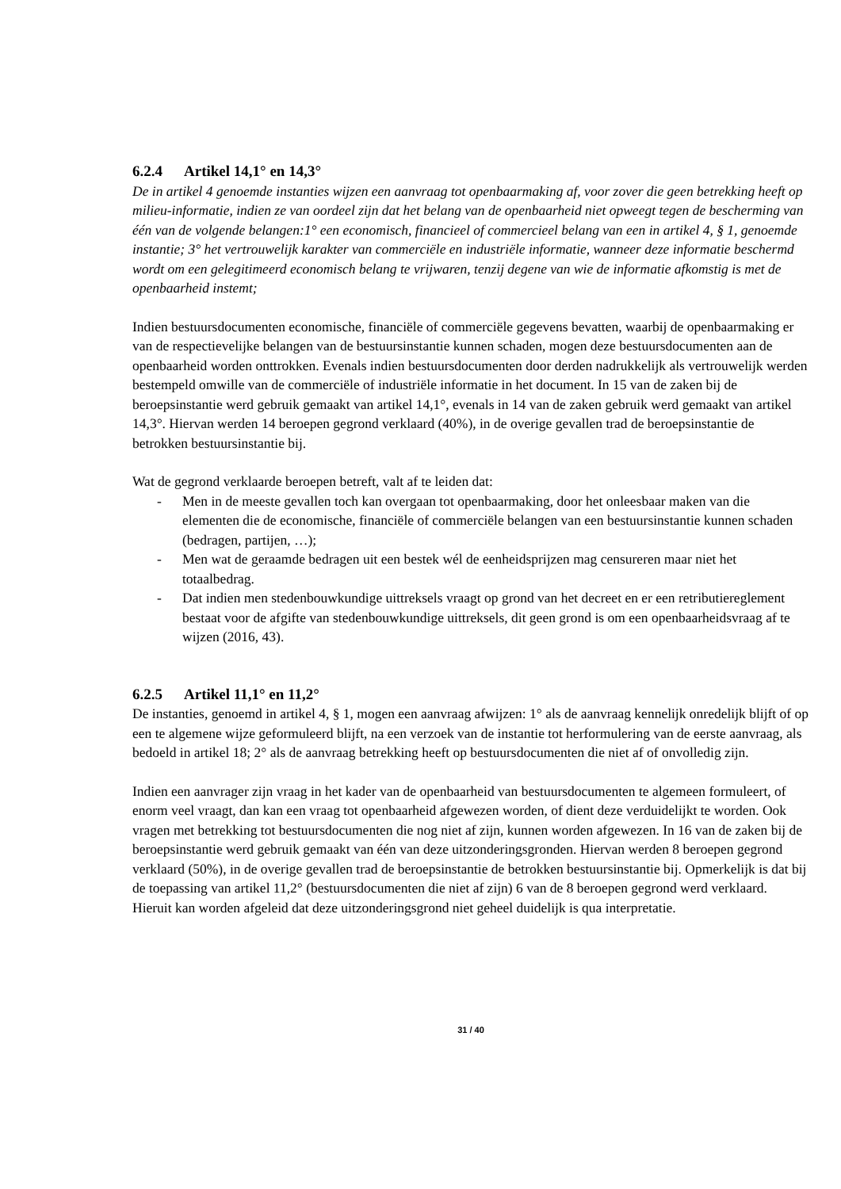6.2.4 Artikel 14,1° en 14,3°
De in artikel 4 genoemde instanties wijzen een aanvraag tot openbaarmaking af, voor zover die geen betrekking heeft op milieu-informatie, indien ze van oordeel zijn dat het belang van de openbaarheid niet opweegt tegen de bescherming van één van de volgende belangen:1° een economisch, financieel of commercieel belang van een in artikel 4, § 1, genoemde instantie; 3° het vertrouwelijk karakter van commerciële en industriële informatie, wanneer deze informatie beschermd wordt om een gelegitimeerd economisch belang te vrijwaren, tenzij degene van wie de informatie afkomstig is met de openbaarheid instemt;
Indien bestuursdocumenten economische, financiële of commerciële gegevens bevatten, waarbij de openbaarmaking er van de respectievelijke belangen van de bestuursinstantie kunnen schaden, mogen deze bestuursdocumenten aan de openbaarheid worden onttrokken. Evenals indien bestuursdocumenten door derden nadrukkelijk als vertrouwelijk werden bestempeld omwille van de commerciële of industriële informatie in het document. In 15 van de zaken bij de beroepsinstantie werd gebruik gemaakt van artikel 14,1°, evenals in 14 van de zaken gebruik werd gemaakt van artikel 14,3°. Hiervan werden 14 beroepen gegrond verklaard (40%), in de overige gevallen trad de beroepsinstantie de betrokken bestuursinstantie bij.
Wat de gegrond verklaarde beroepen betreft, valt af te leiden dat:
- Men in de meeste gevallen toch kan overgaan tot openbaarmaking, door het onleesbaar maken van die elementen die de economische, financiële of commerciële belangen van een bestuursinstantie kunnen schaden (bedragen, partijen, …);
- Men wat de geraamde bedragen uit een bestek wél de eenheidsprijzen mag censureren maar niet het totaalbedrag.
- Dat indien men stedenbouwkundige uittreksels vraagt op grond van het decreet en er een retributiereglement bestaat voor de afgifte van stedenbouwkundige uittreksels, dit geen grond is om een openbaarheidsvraag af te wijzen (2016, 43).
6.2.5 Artikel 11,1° en 11,2°
De instanties, genoemd in artikel 4, § 1, mogen een aanvraag afwijzen: 1° als de aanvraag kennelijk onredelijk blijft of op een te algemene wijze geformuleerd blijft, na een verzoek van de instantie tot herformulering van de eerste aanvraag, als bedoeld in artikel 18; 2° als de aanvraag betrekking heeft op bestuursdocumenten die niet af of onvolledig zijn.
Indien een aanvrager zijn vraag in het kader van de openbaarheid van bestuursdocumenten te algemeen formuleert, of enorm veel vraagt, dan kan een vraag tot openbaarheid afgewezen worden, of dient deze verduidelijkt te worden. Ook vragen met betrekking tot bestuursdocumenten die nog niet af zijn, kunnen worden afgewezen. In 16 van de zaken bij de beroepsinstantie werd gebruik gemaakt van één van deze uitzonderingsgronden. Hiervan werden 8 beroepen gegrond verklaard (50%), in de overige gevallen trad de beroepsinstantie de betrokken bestuursinstantie bij. Opmerkelijk is dat bij de toepassing van artikel 11,2° (bestuursdocumenten die niet af zijn) 6 van de 8 beroepen gegrond werd verklaard. Hieruit kan worden afgeleid dat deze uitzonderingsgrond niet geheel duidelijk is qua interpretatie.
31 / 40